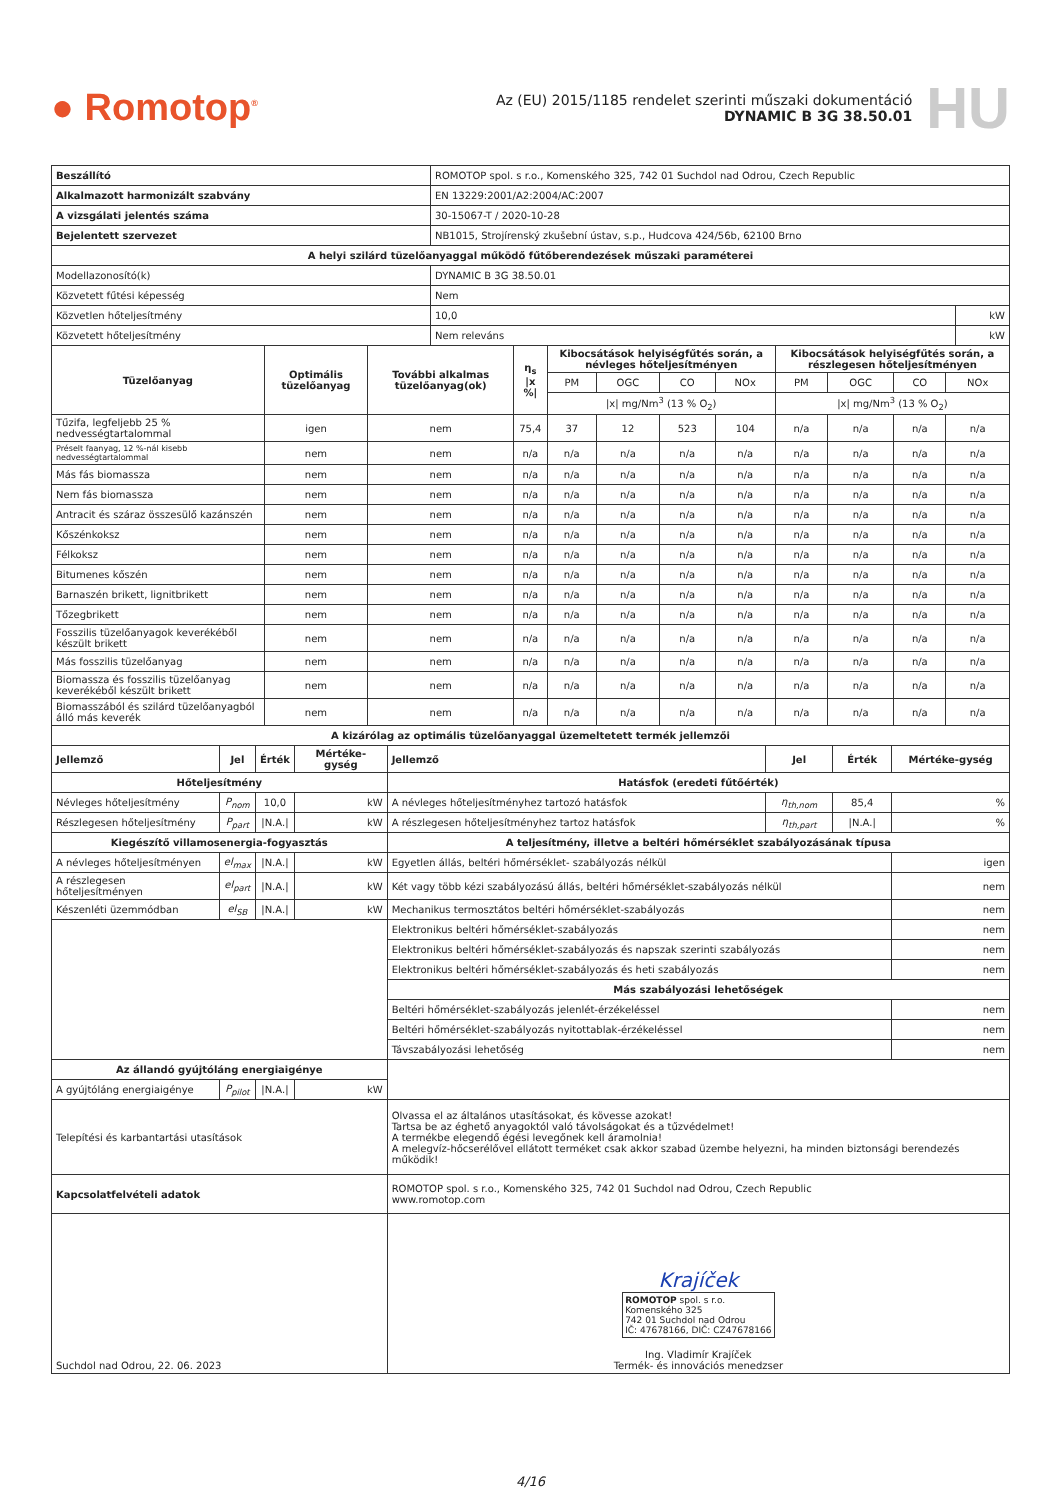● Romotop<sup>®</sup>
Az (EU) 2015/1185 rendelet szerinti műszaki dokumentáció
DYNAMIC B 3G 38.50.01
HU
| Beszállító | ROMOTOP spol. s r.o., Komenského 325, 742 01 Suchdol nad Odrou, Czech Republic | |
| Alkalmazott harmonizált szabvány | EN 13229:2001/A2:2004/AC:2007 | |
| A vizsgálati jelentés száma | 30-15067-T / 2020-10-28 | |
| Bejelentett szervezet | NB1015, Strojírenský zkušební ústav, s.p., Hudcova 424/56b, 62100 Brno | |
| A helyi szilárd tüzelőanyaggal működő fűtőberendezések műszaki paraméterei | | |
| Modellazonosító(k) | DYNAMIC B 3G 38.50.01 | |
| Közvetett fűtési képesség | Nem | |
| Közvetlen hőteljesítmény | 10,0 | kW |
| Közvetett hőteljesítmény | Nem releváns | kW |
| Tüzelőanyag | Optimális tüzelőanyag | További alkalmas tüzelőanyag(ok) | η<sub>s</sub> /x %/ | Kibocsátások helyiségfűtés során, a névleges hőteljesítményen | | | | Kibocsátások helyiségfűtés során, a részlegesen hőteljesítményen | | | |
| --- | --- | --- | --- | --- | --- | --- | --- | --- | --- | --- | --- |
| | | | | PM | OGC | CO | NOx | PM | OGC | CO | NOx |
| | | | | /x/ mg/Nm<sup>3</sup> (13 % O<sub>2</sub>) | | | | /x/ mg/Nm<sup>3</sup> (13 % O<sub>2</sub>) | | | |
| Tűzifa, legfeljebb 25 % nedvességtartalommal | igen | nem | 75,4 | 37 | 12 | 523 | 104 | n/a | n/a | n/a | n/a |
| Préselt faanyag, 12 %-nál kisebb nedvességtartalommal | nem | nem | n/a | n/a | n/a | n/a | n/a | n/a | n/a | n/a | n/a |
| Más fás biomassza | nem | nem | n/a | n/a | n/a | n/a | n/a | n/a | n/a | n/a | n/a |
| Nem fás biomassza | nem | nem | n/a | n/a | n/a | n/a | n/a | n/a | n/a | n/a | n/a |
| Antracit és száraz összesülő kazánszén | nem | nem | n/a | n/a | n/a | n/a | n/a | n/a | n/a | n/a | n/a |
| Kőszénkoksz | nem | nem | n/a | n/a | n/a | n/a | n/a | n/a | n/a | n/a | n/a |
| Félkoksz | nem | nem | n/a | n/a | n/a | n/a | n/a | n/a | n/a | n/a | n/a |
| Bitumenes kőszén | nem | nem | n/a | n/a | n/a | n/a | n/a | n/a | n/a | n/a | n/a |
| Barnaszén brikett, lignitbrikett | nem | nem | n/a | n/a | n/a | n/a | n/a | n/a | n/a | n/a | n/a |
| Tőzegbrikett | nem | nem | n/a | n/a | n/a | n/a | n/a | n/a | n/a | n/a | n/a |
| Fosszilis tüzelőanyagok keverékéből készült brikett | nem | nem | n/a | n/a | n/a | n/a | n/a | n/a | n/a | n/a | n/a |
| Más fosszilis tüzelőanyag | nem | nem | n/a | n/a | n/a | n/a | n/a | n/a | n/a | n/a | n/a |
| Biomassza és fosszilis tüzelőanyag keverékéből készült brikett | nem | nem | n/a | n/a | n/a | n/a | n/a | n/a | n/a | n/a | n/a |
| Biomasszából és szilárd tüzelőanyagból álló más keverék | nem | nem | n/a | n/a | n/a | n/a | n/a | n/a | n/a | n/a | n/a |
| A kizárólag az optimális tüzelőanyaggal üzemeltetett termék jellemzői | | | | | | | |
| --- | --- | --- | --- | --- | --- | --- | --- |
| Jellemző | Jel | Érték | Mértéke-gység | Jellemző | Jel | Érték | Mértéke-gység |
| Hőteljesítmény | | | | Hatásfok (eredeti fűtőérték) | | | |
| Névleges hőteljesítmény | P<sub>nom</sub> | 10,0 | kW | A névleges hőteljesítményhez tartozó hatásfok | η<sub>th,nom</sub> | 85,4 | % |
| Részlegesen hőteljesítmény | P<sub>part</sub> | /N.A./ | kW | A részlegesen hőteljesítményhez tartoz hatásfok | η<sub>th,part</sub> | /N.A./ | % |
| Kiegészítő villamosenergia-fogyasztás | | | | A teljesítmény, illetve a beltéri hőmérséklet szabályozásának típusa | | | |
| A névleges hőteljesítményen | el<sub>max</sub> | /N.A./ | kW | Egyetlen állás, beltéri hőmérséklet- szabályozás nélkül | | | igen |
| A részlegesen hőteljesítményen | el<sub>part</sub> | /N.A./ | kW | Két vagy több kézi szabályozású állás, beltéri hőmérséklet-szabályozás nélkül | | | nem |
| Készenléti üzemmódban | el<sub>SB</sub> | /N.A./ | kW | Mechanikus termosztátos beltéri hőmérséklet-szabályozás | | | nem |
| | | | | Elektronikus beltéri hőmérséklet-szabályozás | | | nem |
| | | | | Elektronikus beltéri hőmérséklet-szabályozás és napszak szerinti szabályozás | | | nem |
| | | | | Elektronikus beltéri hőmérséklet-szabályozás és heti szabályozás | | | nem |
| | | | | Más szabályozási lehetőségek | | | |
| | | | | Beltéri hőmérséklet-szabályozás jelenlét-érzékeléssel | | | nem |
| | | | | Beltéri hőmérséklet-szabályozás nyitottablak-érzékeléssel | | | nem |
| | | | | Távszabályozási lehetőség | | | nem |
| Az állandó gyújtóláng energiaigénye | | | | | | | |
| A gyújtóláng energiaigénye | P<sub>pilot</sub> | /N.A./ | kW | | | | |
| Telepítési és karbantartási utasítások | | | | Olvassa el az általános utasításokat, és kövesse azokat! Tartsa be az éghető anyagoktól való távolságokat és a tűzvédelmet! A termékbe elegendő égési levegőnek kell áramolnia! A melegvíz-hőcserélővel ellátott terméket csak akkor szabad üzembe helyezni, ha minden biztonsági berendezés működik! | | | |
| Kapcsolatfelvételi adatok | | | | ROMOTOP spol. s r.o., Komenského 325, 742 01 Suchdol nad Odrou, Czech Republic www.romotop.com | | | |
| Suchdol nad Odrou, 22. 06. 2023 | | | | Krajíček ROMOTOP spol. s r.o. Komenského 325 742 01 Suchdol nad Odrou IČ: 47678166, DIČ: CZ47678166 Ing. Vladimír Krajíček Termék- és innovációs menedzser | | | |
4/16